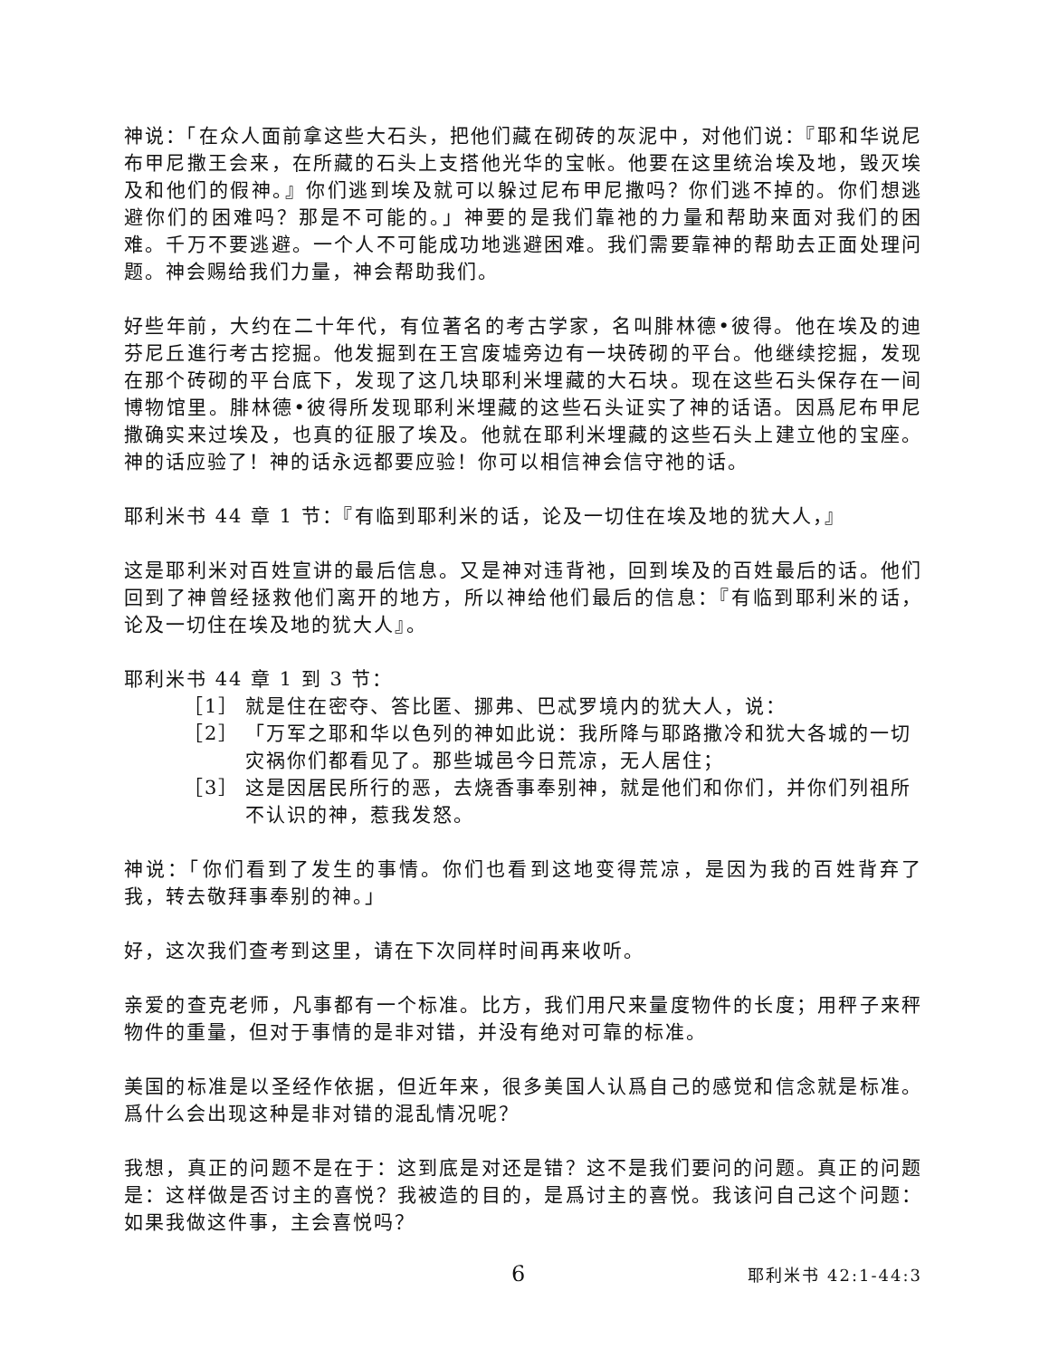神说：「在众人面前拿这些大石头，把他们藏在砌砖的灰泥中，对他们说：『耶和华说尼布甲尼撒王会来，在所藏的石头上支搭他光华的宝帐。他要在这里统治埃及地，毁灭埃及和他们的假神。』你们逃到埃及就可以躲过尼布甲尼撒吗？你们逃不掉的。你们想逃避你们的困难吗？那是不可能的。」神要的是我们靠祂的力量和帮助来面对我们的困难。千万不要逃避。一个人不可能成功地逃避困难。我们需要靠神的帮助去正面处理问题。神会赐给我们力量，神会帮助我们。
好些年前，大约在二十年代，有位著名的考古学家，名叫腓林德•彼得。他在埃及的迪芬尼丘進行考古挖掘。他发掘到在王宫废墟旁边有一块砖砌的平台。他继续挖掘，发现在那个砖砌的平台底下，发现了这几块耶利米埋藏的大石块。现在这些石头保存在一间博物馆里。腓林德•彼得所发现耶利米埋藏的这些石头证实了神的话语。因爲尼布甲尼撒确实来过埃及，也真的征服了埃及。他就在耶利米埋藏的这些石头上建立他的宝座。神的话应验了！神的话永远都要应验！你可以相信神会信守祂的话。
耶利米书 44 章 1 节：『有临到耶利米的话，论及一切住在埃及地的犹大人，』
这是耶利米对百姓宣讲的最后信息。又是神对违背祂，回到埃及的百姓最后的话。他们回到了神曾经拯救他们离开的地方，所以神给他们最后的信息：『有临到耶利米的话，论及一切住在埃及地的犹大人』。
耶利米书 44 章 1 到 3 节：
［1］ 就是住在密夺、答比匿、挪弗、巴忒罗境内的犹大人，说：
［2］ 「万军之耶和华以色列的神如此说：我所降与耶路撒冷和犹大各城的一切灾祸你们都看见了。那些城邑今日荒凉，无人居住；
［3］ 这是因居民所行的恶，去烧香事奉别神，就是他们和你们，并你们列祖所不认识的神，惹我发怒。
神说：「你们看到了发生的事情。你们也看到这地变得荒凉，是因为我的百姓背弃了我，转去敬拜事奉别的神。」
好，这次我们查考到这里，请在下次同样时间再来收听。
亲爱的查克老师，凡事都有一个标准。比方，我们用尺来量度物件的长度；用秤子来秤物件的重量，但对于事情的是非对错，并没有绝对可靠的标准。
美国的标准是以圣经作依据，但近年来，很多美国人认爲自己的感觉和信念就是标准。爲什么会出现这种是非对错的混乱情况呢？
我想，真正的问题不是在于：这到底是对还是错？这不是我们要问的问题。真正的问题是：这样做是否讨主的喜悦？我被造的目的，是爲讨主的喜悦。我该问自己这个问题：如果我做这件事，主会喜悦吗？
6 耶利米书 42:1-44:3